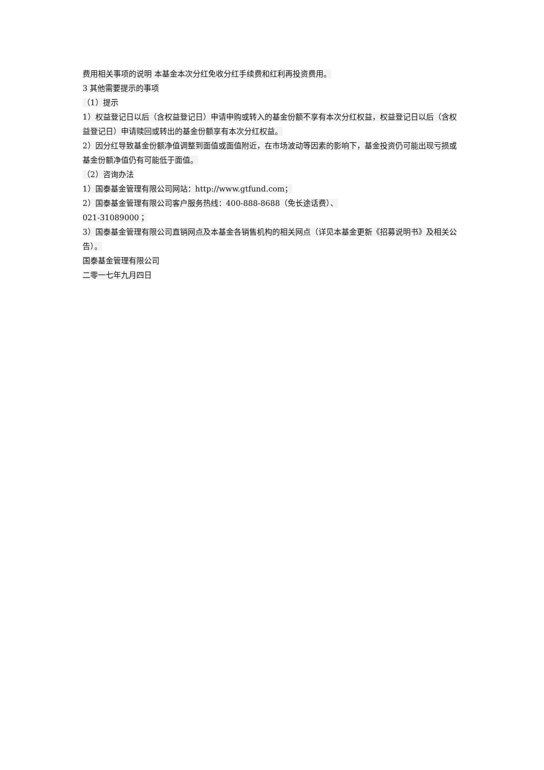费用相关事项的说明 本基金本次分红免收分红手续费和红利再投资费用。
3 其他需要提示的事项
（1）提示
1）权益登记日以后（含权益登记日）申请申购或转入的基金份额不享有本次分红权益，权益登记日以后（含权益登记日）申请赎回或转出的基金份额享有本次分红权益。
2）因分红导致基金份额净值调整到面值或面值附近，在市场波动等因素的影响下，基金投资仍可能出现亏损或基金份额净值仍有可能低于面值。
（2）咨询办法
1）国泰基金管理有限公司网站：http://www.gtfund.com；
2）国泰基金管理有限公司客户服务热线：400-888-8688（免长途话费）、
021-31089000；
3）国泰基金管理有限公司直销网点及本基金各销售机构的相关网点（详见本基金更新《招募说明书》及相关公告）。
国泰基金管理有限公司
二零一七年九月四日